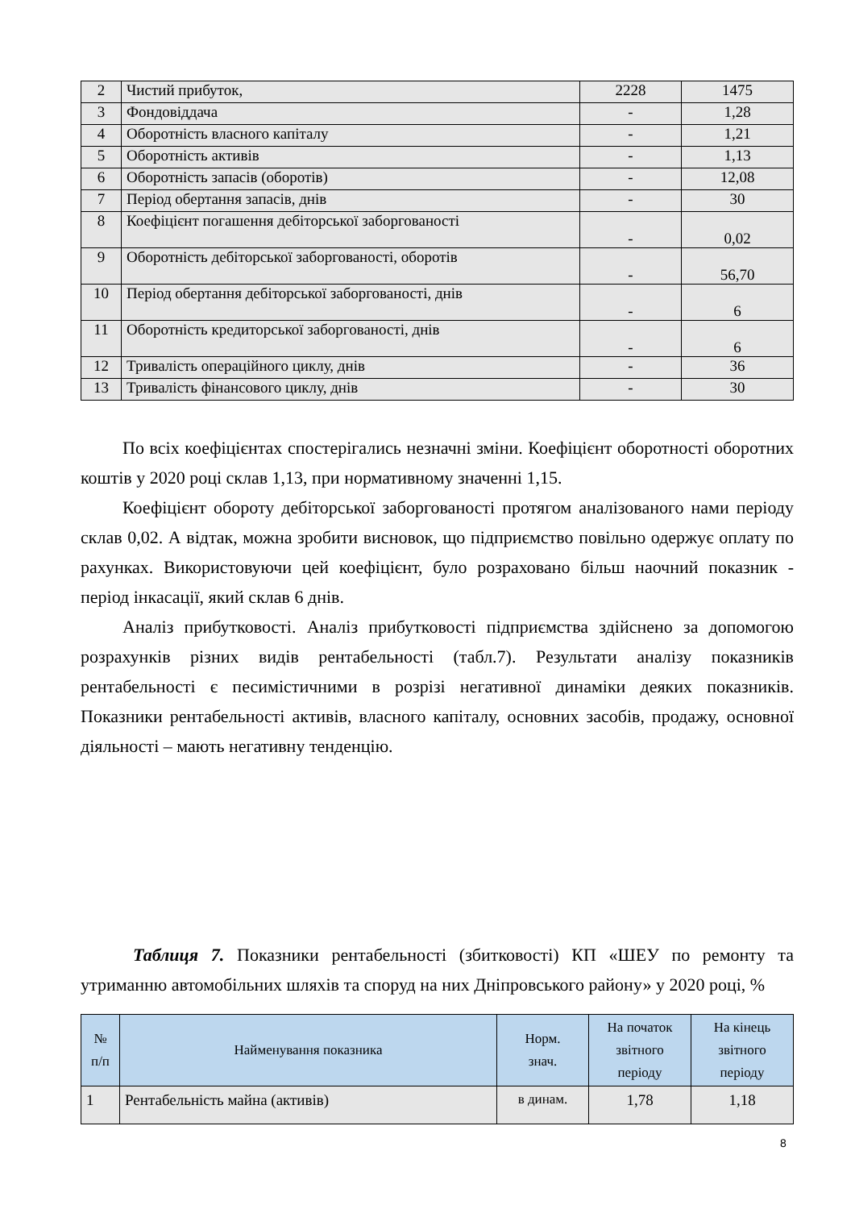| 2 | Чистий прибуток, | 2228 | 1475 |
| 3 | Фондовіддача | - | 1,28 |
| 4 | Оборотність власного капіталу | - | 1,21 |
| 5 | Оборотність активів | - | 1,13 |
| 6 | Оборотність запасів (оборотів) | - | 12,08 |
| 7 | Період обертання запасів, днів | - | 30 |
| 8 | Коефіцієнт погашення дебіторської заборгованості | - | 0,02 |
| 9 | Оборотність дебіторської заборгованості, оборотів | - | 56,70 |
| 10 | Період обертання дебіторської заборгованості, днів | - | 6 |
| 11 | Оборотність кредиторської заборгованості, днів | - | 6 |
| 12 | Тривалість операційного циклу, днів | - | 36 |
| 13 | Тривалість фінансового циклу, днів | - | 30 |
По всіх коефіцієнтах спостерігались незначні зміни. Коефіцієнт оборотності оборотних коштів у 2020 році склав 1,13, при нормативному значенні 1,15.
Коефіцієнт обороту дебіторської заборгованості протягом аналізованого нами періоду склав 0,02. А відтак, можна зробити висновок, що підприємство повільно одержує оплату по рахунках. Використовуючи цей коефіцієнт, було розраховано більш наочний показник - період інкасації, який склав 6 днів.
Аналіз прибутковості. Аналіз прибутковості підприємства здійснено за допомогою розрахунків різних видів рентабельності (табл.7). Результати аналізу показників рентабельності є песимістичними в розрізі негативної динаміки деяких показників. Показники рентабельності активів, власного капіталу, основних засобів, продажу, основної діяльності – мають негативну тенденцію.
Таблиця 7. Показники рентабельності (збитковості) КП «ШЕУ по ремонту та утриманню автомобільних шляхів та споруд на них Дніпровського району» у 2020 році, %
| № п/п | Найменування показника | Норм. знач. | На початок звітного періоду | На кінець звітного періоду |
| --- | --- | --- | --- | --- |
| 1 | Рентабельність майна (активів) | в динам. | 1,78 | 1,18 |
8